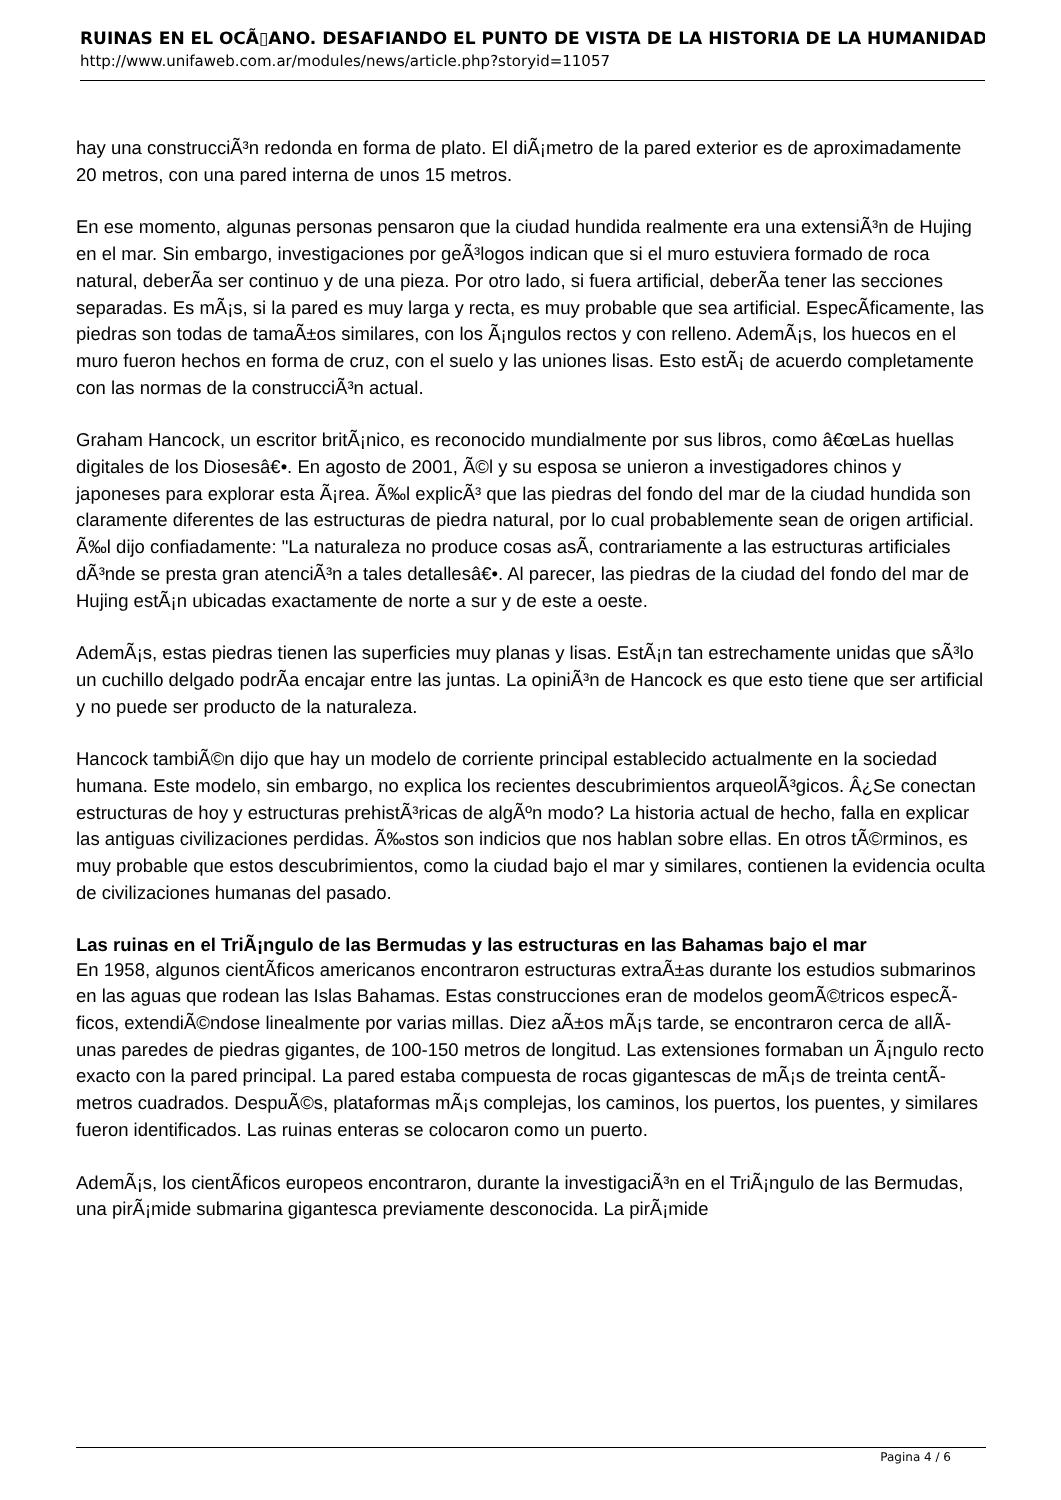RUINAS EN EL OCÃ▯ANO. DESAFIANDO EL PUNTO DE VISTA DE LA HISTORIA DE LA HUMANIDAD
http://www.unifaweb.com.ar/modules/news/article.php?storyid=11057
hay una construcciÃ³n redonda en forma de plato. El diÃ¡metro de la pared exterior es de aproximadamente 20 metros, con una pared interna de unos 15 metros.
En ese momento, algunas personas pensaron que la ciudad hundida realmente era una extensiÃ³n de Hujing en el mar. Sin embargo, investigaciones por geÃ³logos indican que si el muro estuviera formado de roca natural, deberÃ­a ser continuo y de una pieza. Por otro lado, si fuera artificial, deberÃ­a tener las secciones separadas. Es mÃ¡s, si la pared es muy larga y recta, es muy probable que sea artificial. EspecÃ­ficamente, las piedras son todas de tamaÃ±os similares, con los Ã¡ngulos rectos y con relleno. AdemÃ¡s, los huecos en el muro fueron hechos en forma de cruz, con el suelo y las uniones lisas. Esto estÃ¡ de acuerdo completamente con las normas de la construcciÃ³n actual.
Graham Hancock, un escritor britÃ¡nico, es reconocido mundialmente por sus libros, como â€œLas huellas digitales de los Diosesâ€•. En agosto de 2001, Ã©l y su esposa se unieron a investigadores chinos y japoneses para explorar esta Ã¡rea. Ã‰l explicÃ³ que las piedras del fondo del mar de la ciudad hundida son claramente diferentes de las estructuras de piedra natural, por lo cual probablemente sean de origen artificial. Ã‰l dijo confiadamente: "La naturaleza no produce cosas asÃ­, contrariamente a las estructuras artificiales dÃ³nde se presta gran atenciÃ³n a tales detallesâ€•. Al parecer, las piedras de la ciudad del fondo del mar de Hujing estÃ¡n ubicadas exactamente de norte a sur y de este a oeste.
AdemÃ¡s, estas piedras tienen las superficies muy planas y lisas. EstÃ¡n tan estrechamente unidas que sÃ³lo un cuchillo delgado podrÃ­a encajar entre las juntas. La opiniÃ³n de Hancock es que esto tiene que ser artificial y no puede ser producto de la naturaleza.
Hancock tambiÃ©n dijo que hay un modelo de corriente principal establecido actualmente en la sociedad humana. Este modelo, sin embargo, no explica los recientes descubrimientos arqueolÃ³gicos. Â¿Se conectan estructuras de hoy y estructuras prehistÃ³ricas de algÃºn modo? La historia actual de hecho, falla en explicar las antiguas civilizaciones perdidas. Ã‰stos son indicios que nos hablan sobre ellas. En otros tÃ©rminos, es muy probable que estos descubrimientos, como la ciudad bajo el mar y similares, contienen la evidencia oculta de civilizaciones humanas del pasado.
Las ruinas en el TriÃ¡ngulo de las Bermudas y las estructuras en las Bahamas bajo el mar
En 1958, algunos cientÃ­ficos americanos encontraron estructuras extraÃ±as durante los estudios submarinos en las aguas que rodean las Islas Bahamas. Estas construcciones eran de modelos geomÃ©tricos especÃ­ficos, extendiÃ©ndose linealmente por varias millas. Diez aÃ±os mÃ¡s tarde, se encontraron cerca de allÃ­ unas paredes de piedras gigantes, de 100-150 metros de longitud. Las extensiones formaban un Ã¡ngulo recto exacto con la pared principal. La pared estaba compuesta de rocas gigantescas de mÃ¡s de treinta centÃ­metros cuadrados. DespuÃ©s, plataformas mÃ¡s complejas, los caminos, los puertos, los puentes, y similares fueron identificados. Las ruinas enteras se colocaron como un puerto.
AdemÃ¡s, los cientÃ­ficos europeos encontraron, durante la investigaciÃ³n en el TriÃ¡ngulo de las Bermudas, una pirÃ¡mide submarina gigantesca previamente desconocida. La pirÃ¡mide
Pagina 4 / 6